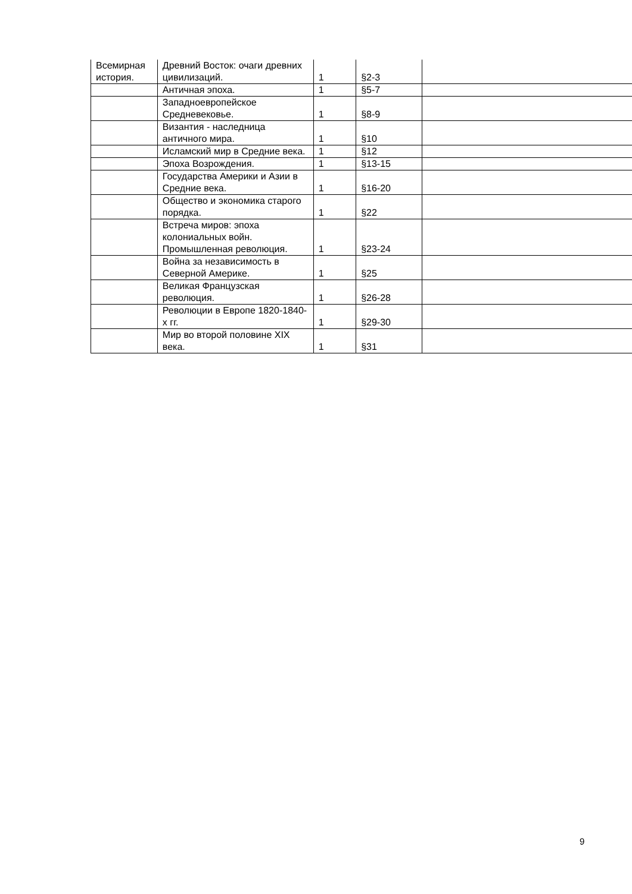| Всемирная история. | Древний Восток: очаги древних цивилизаций. | 1 | §2-3 | |
| | Античная эпоха. | 1 | §5-7 | |
| | Западноевропейское Средневековье. | 1 | §8-9 | |
| | Византия - наследница античного мира. | 1 | §10 | |
| | Исламский мир в Средние века. | 1 | §12 | |
| | Эпоха Возрождения. | 1 | §13-15 | |
| | Государства Америки и Азии в Средние века. | 1 | §16-20 | |
| | Общество и экономика старого порядка. | 1 | §22 | |
| | Встреча миров: эпоха колониальных войн. Промышленная революция. | 1 | §23-24 | |
| | Война за независимость в Северной Америке. | 1 | §25 | |
| | Великая Французская революция. | 1 | §26-28 | |
| | Революции в Европе 1820-1840- х гг. | 1 | §29-30 | |
| | Мир во второй половине XIX века. | 1 | §31 | |
9